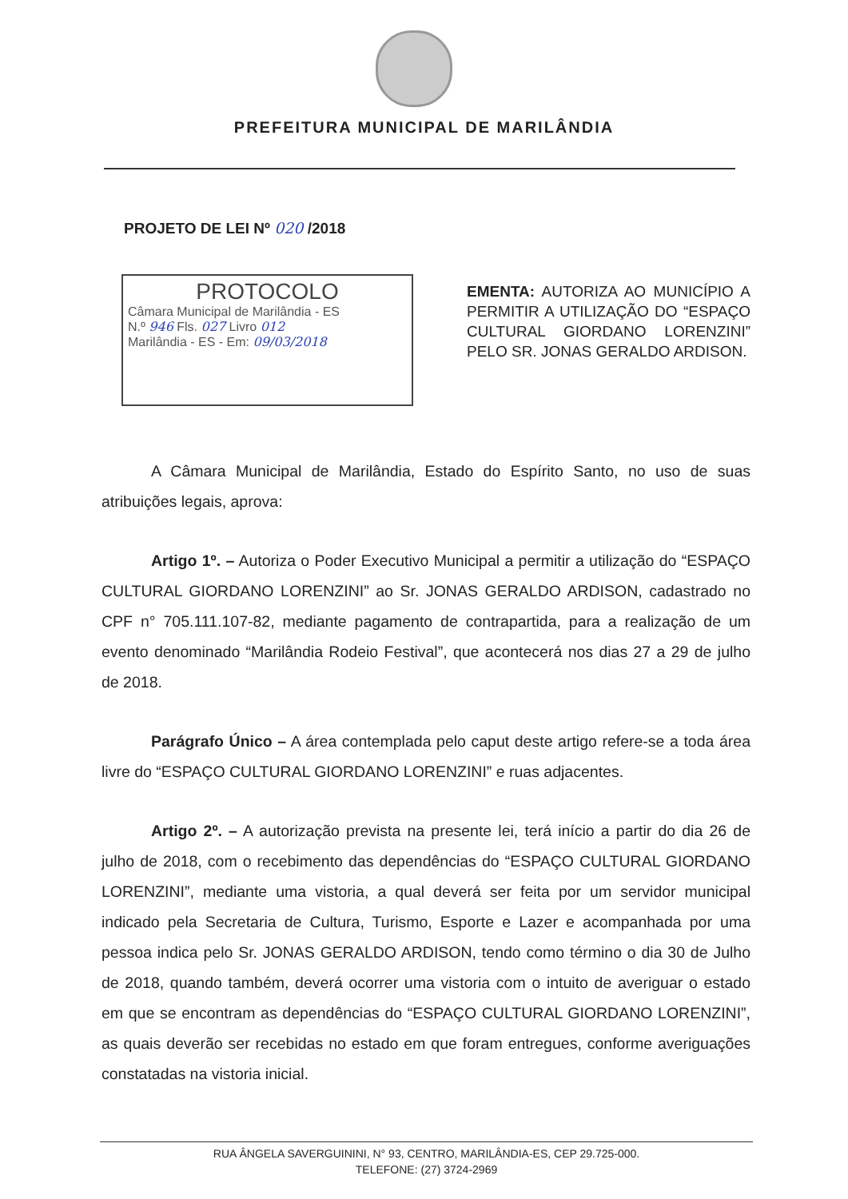PREFEITURA MUNICIPAL DE MARILÂNDIA
PROJETO DE LEI Nº 020 /2018
PROTOCOLO
Câmara Municipal de Marilândia - ES
N.º 946 Fls. 027 Livro 012
Marilândia - ES - Em: 09/03/2018
EMENTA: AUTORIZA AO MUNICÍPIO A PERMITIR A UTILIZAÇÃO DO “ESPAÇO CULTURAL GIORDANO LORENZINI” PELO SR. JONAS GERALDO ARDISON.
A Câmara Municipal de Marilândia, Estado do Espírito Santo, no uso de suas atribuições legais, aprova:
Artigo 1º. – Autoriza o Poder Executivo Municipal a permitir a utilização do “ESPAÇO CULTURAL GIORDANO LORENZINI” ao Sr. JONAS GERALDO ARDISON, cadastrado no CPF n° 705.111.107-82, mediante pagamento de contrapartida, para a realização de um evento denominado “Marilândia Rodeio Festival”, que acontecerá nos dias 27 a 29 de julho de 2018.
Parágrafo Único – A área contemplada pelo caput deste artigo refere-se a toda área livre do “ESPAÇO CULTURAL GIORDANO LORENZINI” e ruas adjacentes.
Artigo 2º. – A autorização prevista na presente lei, terá início a partir do dia 26 de julho de 2018, com o recebimento das dependências do “ESPAÇO CULTURAL GIORDANO LORENZINI”, mediante uma vistoria, a qual deverá ser feita por um servidor municipal indicado pela Secretaria de Cultura, Turismo, Esporte e Lazer e acompanhada por uma pessoa indica pelo Sr. JONAS GERALDO ARDISON, tendo como término o dia 30 de Julho de 2018, quando também, deverá ocorrer uma vistoria com o intuito de averiguar o estado em que se encontram as dependências do “ESPAÇO CULTURAL GIORDANO LORENZINI”, as quais deverão ser recebidas no estado em que foram entregues, conforme averiguações constatadas na vistoria inicial.
RUA ÂNGELA SAVERGUININI, N° 93, CENTRO, MARILÂNDIA-ES, CEP 29.725-000.
TELEFONE: (27) 3724-2969